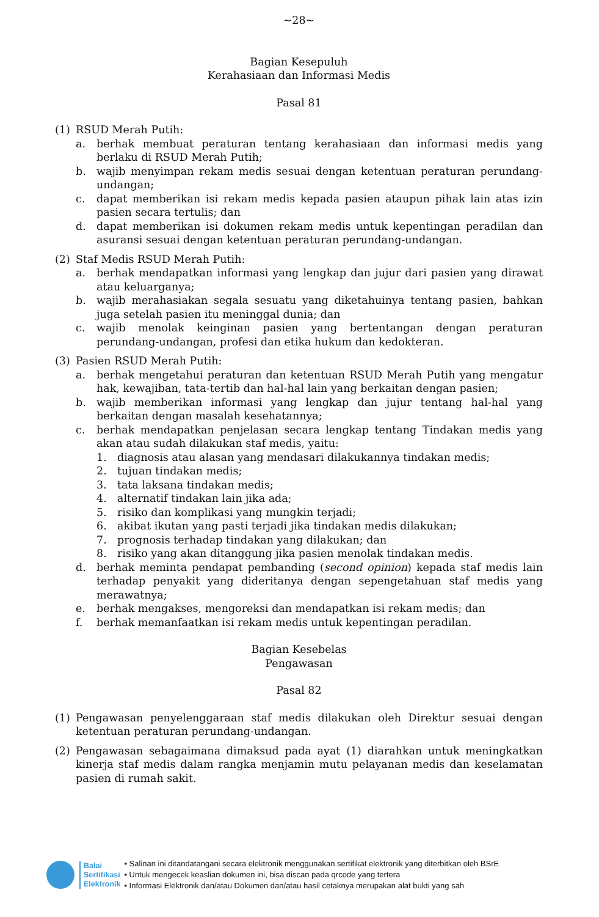~28~
Bagian Kesepuluh
Kerahasiaan dan Informasi Medis
Pasal 81
(1) RSUD Merah Putih:
a. berhak membuat peraturan tentang kerahasiaan dan informasi medis yang berlaku di RSUD Merah Putih;
b. wajib menyimpan rekam medis sesuai dengan ketentuan peraturan perundang-undangan;
c. dapat memberikan isi rekam medis kepada pasien ataupun pihak lain atas izin pasien secara tertulis; dan
d. dapat memberikan isi dokumen rekam medis untuk kepentingan peradilan dan asuransi sesuai dengan ketentuan peraturan perundang-undangan.
(2) Staf Medis RSUD Merah Putih:
a. berhak mendapatkan informasi yang lengkap dan jujur dari pasien yang dirawat atau keluarganya;
b. wajib merahasiakan segala sesuatu yang diketahuinya tentang pasien, bahkan juga setelah pasien itu meninggal dunia; dan
c. wajib menolak keinginan pasien yang bertentangan dengan peraturan perundang-undangan, profesi dan etika hukum dan kedokteran.
(3) Pasien RSUD Merah Putih:
a. berhak mengetahui peraturan dan ketentuan RSUD Merah Putih yang mengatur hak, kewajiban, tata-tertib dan hal-hal lain yang berkaitan dengan pasien;
b. wajib memberikan informasi yang lengkap dan jujur tentang hal-hal yang berkaitan dengan masalah kesehatannya;
c. berhak mendapatkan penjelasan secara lengkap tentang Tindakan medis yang akan atau sudah dilakukan staf medis, yaitu:
1. diagnosis atau alasan yang mendasari dilakukannya tindakan medis;
2. tujuan tindakan medis;
3. tata laksana tindakan medis;
4. alternatif tindakan lain jika ada;
5. risiko dan komplikasi yang mungkin terjadi;
6. akibat ikutan yang pasti terjadi jika tindakan medis dilakukan;
7. prognosis terhadap tindakan yang dilakukan; dan
8. risiko yang akan ditanggung jika pasien menolak tindakan medis.
d. berhak meminta pendapat pembanding (second opinion) kepada staf medis lain terhadap penyakit yang dideritanya dengan sepengetahuan staf medis yang merawatnya;
e. berhak mengakses, mengoreksi dan mendapatkan isi rekam medis; dan
f. berhak memanfaatkan isi rekam medis untuk kepentingan peradilan.
Bagian Kesebelas
Pengawasan
Pasal 82
(1) Pengawasan penyelenggaraan staf medis dilakukan oleh Direktur sesuai dengan ketentuan peraturan perundang-undangan.
(2) Pengawasan sebagaimana dimaksud pada ayat (1) diarahkan untuk meningkatkan kinerja staf medis dalam rangka menjamin mutu pelayanan medis dan keselamatan pasien di rumah sakit.
Balai
Sertifikasi
Elektronik
• Salinan ini ditandatangani secara elektronik menggunakan sertifikat elektronik yang diterbitkan oleh BSrE
• Untuk mengecek keaslian dokumen ini, bisa discan pada qrcode yang tertera
• Informasi Elektronik dan/atau Dokumen dan/atau hasil cetaknya merupakan alat bukti yang sah